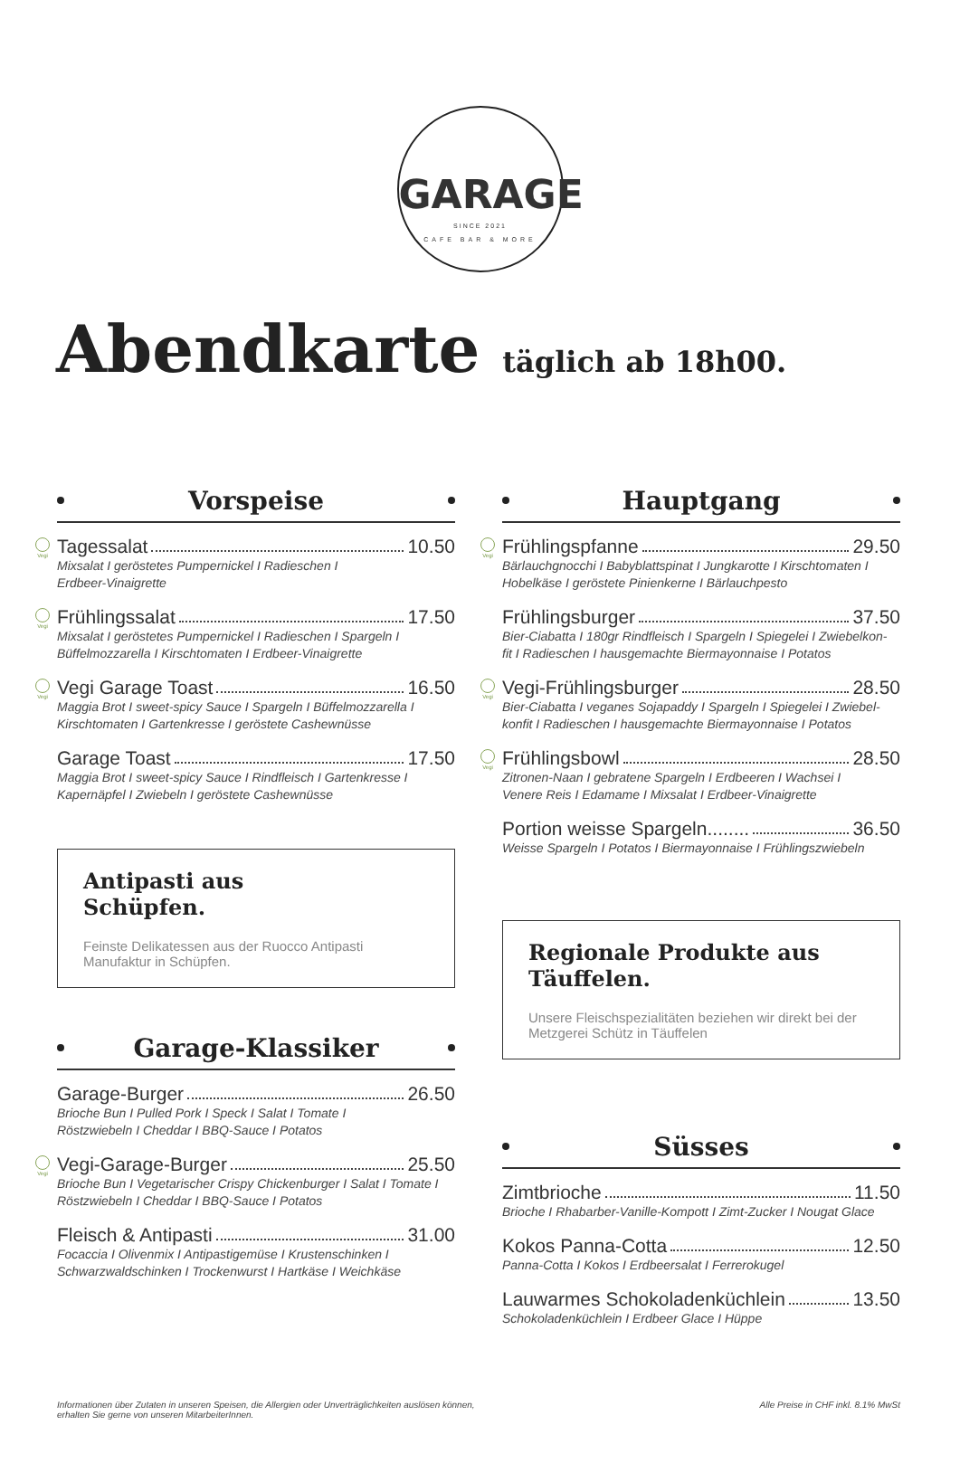GARAGE
SINCE 2021
CAFE BAR & MORE
Abendkarte täglich ab 18h00.
Vorspeise
Vegi
Tagessalat 10.50
Mixsalat I geröstetes Pumpernickel I Radieschen I
Erdbeer-Vinaigrette
Vegi
Frühlingssalat 17.50
Mixsalat I geröstetes Pumpernickel I Radieschen I Spargeln I
Büffelmozzarella I Kirschtomaten I Erdbeer-Vinaigrette
Vegi
Vegi Garage Toast 16.50
Maggia Brot I sweet-spicy Sauce I Spargeln I Büffelmozzarella I
Kirschtomaten I Gartenkresse I geröstete Cashewnüsse
Garage Toast 17.50
Maggia Brot I sweet-spicy Sauce I Rindfleisch I Gartenkresse I
Kapernäpfel I Zwiebeln I geröstete Cashewnüsse
Antipasti aus
Schüpfen.
Feinste Delikatessen aus der Ruocco Antipasti
Manufaktur in Schüpfen.
Garage-Klassiker
Garage-Burger 26.50
Brioche Bun I Pulled Pork I Speck I Salat I Tomate I
Röstzwiebeln I Cheddar I BBQ-Sauce I Potatos
Vegi
Vegi-Garage-Burger 25.50
Brioche Bun I Vegetarischer Crispy Chickenburger I Salat I Tomate I
Röstzwiebeln I Cheddar I BBQ-Sauce I Potatos
Fleisch & Antipasti 31.00
Focaccia I Olivenmix I Antipastigemüse I Krustenschinken I
Schwarzwaldschinken I Trockenwurst I Hartkäse I Weichkäse
Hauptgang
Vegi
Frühlingspfanne 29.50
Bärlauchgnocchi I Babyblattspinat I Jungkarotte I Kirschtomaten I
Hobelkäse I geröstete Pinienkerne I Bärlauchpesto
Frühlingsburger 37.50
Bier-Ciabatta I 180gr Rindfleisch I Spargeln I Spiegelei I Zwiebelkon-
fit I Radieschen I hausgemachte Biermayonnaise I Potatos
Vegi
Vegi-Frühlingsburger 28.50
Bier-Ciabatta I veganes Sojapaddy I Spargeln I Spiegelei I Zwiebel-
konfit I Radieschen I hausgemachte Biermayonnaise I Potatos
Vegi
Frühlingsbowl 28.50
Zitronen-Naan I gebratene Spargeln I Erdbeeren I Wachsei I
Venere Reis I Edamame I Mixsalat I Erdbeer-Vinaigrette
Portion weisse Spargeln........ 36.50
Weisse Spargeln I Potatos I Biermayonnaise I Frühlingszwiebeln
Regionale Produkte aus
Täuffelen.
Unsere Fleischspezialitäten beziehen wir direkt bei der
Metzgerei Schütz in Täuffelen
Süsses
Zimtbrioche 11.50
Brioche I Rhabarber-Vanille-Kompott I Zimt-Zucker I Nougat Glace
Kokos Panna-Cotta 12.50
Panna-Cotta I Kokos I Erdbeersalat I Ferrerokugel
Lauwarmes Schokoladenküchlein 13.50
Schokoladenküchlein I Erdbeer Glace I Hüppe
Informationen über Zutaten in unseren Speisen, die Allergien oder Unverträglichkeiten auslösen können,
erhalten Sie gerne von unseren MitarbeiterInnen.
Alle Preise in CHF inkl. 8.1% MwSt